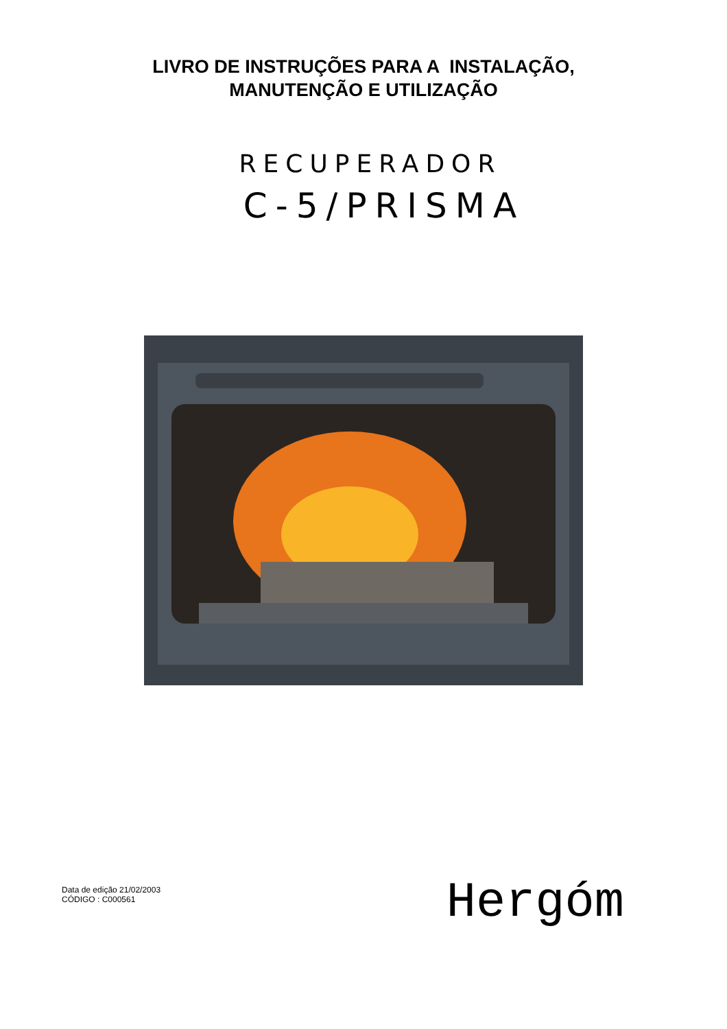LIVRO DE INSTRUÇÕES PARA A INSTALAÇÃO,
MANUTENÇÃO E UTILIZAÇÃO
RECUPERADOR
C-5/PRISMA
Data de edição 21/02/2003
CÓDIGO : C000561
Hergóm